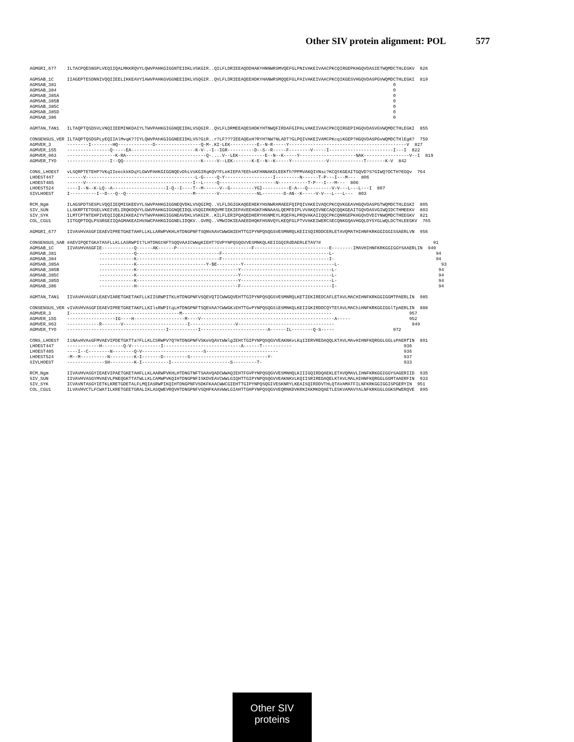Other SIV protein alignment: POL 577
AGMGRI_677    ILTACPQESNSPLVEQIIQALMKKRQVYLQWVPAHKGIGGNTEIDKLVSKGIR..QILFLDRIEEAQDDHAKYHNNWRSMVQEFGLPNIVAKEIVAACPKCQIRGEPKHGQVDASIETWQMDCTHLEGKV  826

AGMSAB_1C     IIAGEPTESDNNIVQQIIEELIKKEAVYIAWVPAHKGVGGNEEIDKLVSQGIR..QVLFLDRIEEAQEEHDKYHANWRSMQQEFGLPAIVAKEIVAACPKCQIKGESVHGQVDASPGVWQMDCTHLEGKI  819
AGMSAB_381                                                                                                                              0
AGMSAB_384                                                                                                                              0
AGMSAB_385A                                                                                                                             0
AGMSAB_385B                                                                                                                             0
AGMSAB_385C                                                                                                                             0
AGMSAB_385D                                                                                                                             0
AGMSAB_386                                                                                                                              0

AGMTAN_TAN1   ILTAQPTQSDSVLVNQIIEEMINKDAIYLTWVPAHKGIGGNQEIDKLVSQGIR..QVLFLDRMEEAQESHDKYHTNWQFIRDAFGIPALVAKEIVAACPKCQIRGEPIHGQVDASVGVWQMDCTHLEGKI  855

CONSENSUS_VER ILTAQPTQSDSPLyEQIIAlMvqK??IYLQWVPAhKGIGGNEEIDKLVS?GiR..r?LF???IEEAQEeH?RYH?NW?NLADT?GLPQIVAKEIVAMCPKcqiKGEP?HGQVDASPGvWQMDCTHlEgK?  759
AGMVER_3      --------I--------HQ-------------D-----------------Q-M-.KI-LEK----------E--N-R-----Y--------------------------------------------V  827
AGMVER_155    ----------------Q-----EA------------------------K-V-.-I--IGR----------D--S--R-----F--------V-----I------------------------I---I  822
AGMVER_963    ------------------K-RA------------------------------Q-....V--LEK----------E--N--K-----Y---------------------NAK-----------------V--I  819
AGMVER_TYO    ----------------I--QQ-----------------------------K-----V--LEK-------K-E--N--K-----Y-------------V-------------T-------K-V  842

CONS_LHOEST   vLSQRPTETEHP?VKqIIeeckkKDqYLGWVPAHKGIGGNQEvDhLVsKGIRqKQV?FLeKIEPA?EEhsKFHNNAKDLEEKfh?PPMVAKQIVNsc?KCQtKGEAITGQVD?S?GIWQ?DCTH?EGQv  764
LHOEST447     ------V-----------------------------------------L-G-----Q-Y------------------I---------N------T-P---I---M---  806
LHOEST485     ------V----------------------------------------I--L-----Q---------------------N-----------T-P---I---M---  806
LHOEST524     ----I--N--K-LQ--A--------------------I-Q--I----T--M------V--G---------YGI----------E-A---Q---------V-V---L---L---I  807
SIVLHOEST     I----------I--D---Q--Q-------------------------M--------V--------------NL--------D-AN--K-----V-V---L---L---  803

RCM_Ngm       ILAGSPDTSESPLVQQIIEQMIGKEEVYLSWVPAHKGIGGNEQVDKLVSQGIRQ..VLFLDGIGKAQEEHEKYHSNWRAMAEEFQIPQIVAKEIVAQCPKCQVKGEAVHGQVDASPGTWQMDCTHLEGKI  805
SIV_SUN       LLSKRPTETDSELVKEIVELIRQKDQVYLGWVPAHKGIGGNQEIDQLVSQGIRKRQVMFIEKIEPAVEEHGKFHNNAASLQEMFDIPLVVAKQIVNECAQCQQKGEAITGQVDASVGIWQIDCTHMEEKV  803
SIV_SYK       ILMTCPTNTEHPIVEQIIQEAIKKEAIYVTWVPAHKGIGGNEAVDKLVSKGIR..KILFLERIPQAQEDHERYHSNMEYLRQEFHLPRQVAKAIIQQCPKCQNRGEPKHGQVDVDIYNWQMDCTHEEGKV  821
COL_CGU1      IITGQPTDQLPSSRGEIIQAGMAKEAIHVAWCPAHKGIGGNELIDQKV..GVRQ..VMWIDKIEAAEEDHQKFHSNVQYLKEQFGLPTVVAKEIWERCSECQNKGQAVHGQLDYSYGLWQLDCTHLEEGKV  765

AGMGRI_677    IIVAVHVASGFIEAEVIPRETGKETAHFLLKLLARWPVKHLHTDNGPNFTSQNVAAVCWWGNIEHTTGIPYNPQSQGSVESMNRQLKEIISQIRDDCERLETAVQMATHIHNFKRKGGIGGISSAERLVN  956

CONSENSUS_SAB #AEVIPQETGKATAhFLLKLLASRWPIt?LHTDNGtNFTSQQVAAICWWgKIEHT?GVPYNPQSQGVVESMNKQLKEIIGQIRdDAERLETAV?#                                          91
AGMSAB_1C     IIVAVHVASGFIE------------Q------AK------P----------------------------F----------------------------E--------IMAVHIHNFKRKGGIGGYSAAERLIN  949
AGMSAB_381                -------------Q-------------------------------F----------------------------------------L-                                      94
AGMSAB_384                -------------K-------------------------------F----------------------------------------I-                                      94
AGMSAB_385A               -------------K--------------------------Y-$E---------Y----------------------------------L-                                      93
AGMSAB_385B               -------------K--------------------------------------Y----------------------------------L-                                      94
AGMSAB_385C               -------------K--------------------------------------Y----------------------------------L-                                      94
AGMSAB_385D               -------------K--------------------------------------Y----------------------------------L-                                      94
AGMSAB_386                -------------H--------------------------------------F----------------------------------I-                                      94

AGMTAN_TAN1   IIVAVHVASGFLEAEVIARETGKETAKFLLKIISRWPITKLHTDNGPNFVSQEVQTICWWGQVEHTTGIPYNPQSQGSVESMNRQLKETIEKIREDCAFLETAVLMACHIHNFKRKGGIGGMTPAERLIN  985

CONSENSUS_VER vIVAVHVASGFIEAEVIPRETGKETAKFLLKIlsRWPItqLHTDNGPNFTSQEVAA?CWWGKiEHTTGvPYNPQSQGSiESMNKQLKEIIGKIRDDCQYTEtAVLMAChiHNFKRKGGIGGlTpAERLIN  888
AGMVER_3      I-----------------------------------------M--------------------------------------------------------                             957
AGMVER_155    ------------------IG----H-------------------M----V--------------------------------------------------A-----                      952
AGMVER_963    ------------R-------V------------------------I-----------------V------------------------------------                             949
AGMVER_TYO    -------------------------------------I-----------I-------------------------A------IL--------Q-S-----                      972

CONS_LHOEST   IiNAvHVAsGFMVAEVIPDETGKTTa?FLLKLCSRWPV?Q?HTDNGPNFVSKeVQAVtWWlgIEHtTGIPYNPQSQGVVEAKNKvLKqIIERVREDAQQLKTAVLMAvHIHNFKQRGGLGGLsPAERfIN  891
LHOEST447     ------------H--------Q-V-----------I-----------------------------A------T-----------                                          936
LHOEST485     ----I--C--------N--------Q-V-----------------------S---------------------------                                               936
LHOEST524     -M--M----------N---------K-I-------D---------S-----------------------------Y-                                                 937
SIVLHOEST     --------------SH---------K-I----------I----------------------S---------T-                                                     933

RCM_Ngm       IIVAVHVASGYIEAEVIPAETGKETAHFLLKLAARWPVKHLHTDNGTNFTSAAVQADCWWAQIEHTFGVPYNPQSQGVVESMNHQLKIIIGQIRDQAEKLETAVQMAVLIHNFKRKGGIGGYSAGERIID  935
SIV_SUN       IIVAVHVASGYMVAEVLPNEQGKTTATWLLKLCAMWPVKQIHTDNGPNFISKDVEAVCWWLGIQHTTGIPYNPQSQGVVEAKNKVLKQIISRIREDAQELKTAVLMALHIHNFKQRGGLGGMTAAERFIN  933
SIV_SYK       ICVAVNTASGYIETKLKRETGDETALFLMQIASRWPIKQIHTDNGPNFVSDKFKAACWWCGIEHTTGIPYNPQSQGIVESKNRYLKEAISQIRDDVTHLQTAVAMATFILNFKRKGGIGGISPGERYIN  951
COL_CGU1      ILVAVHVCTLFCWATILKRETGEETGRALIKLASQWEVRQVHTDNGPNFVSQHFKAAVWWLGIAHTTGHPYNPQSQGVVEQRNKDVKRKIKKMKDQAETLESKVAMAVYALNFKRKGGLGGKSPWERQVE  895
Other SIV
proteins